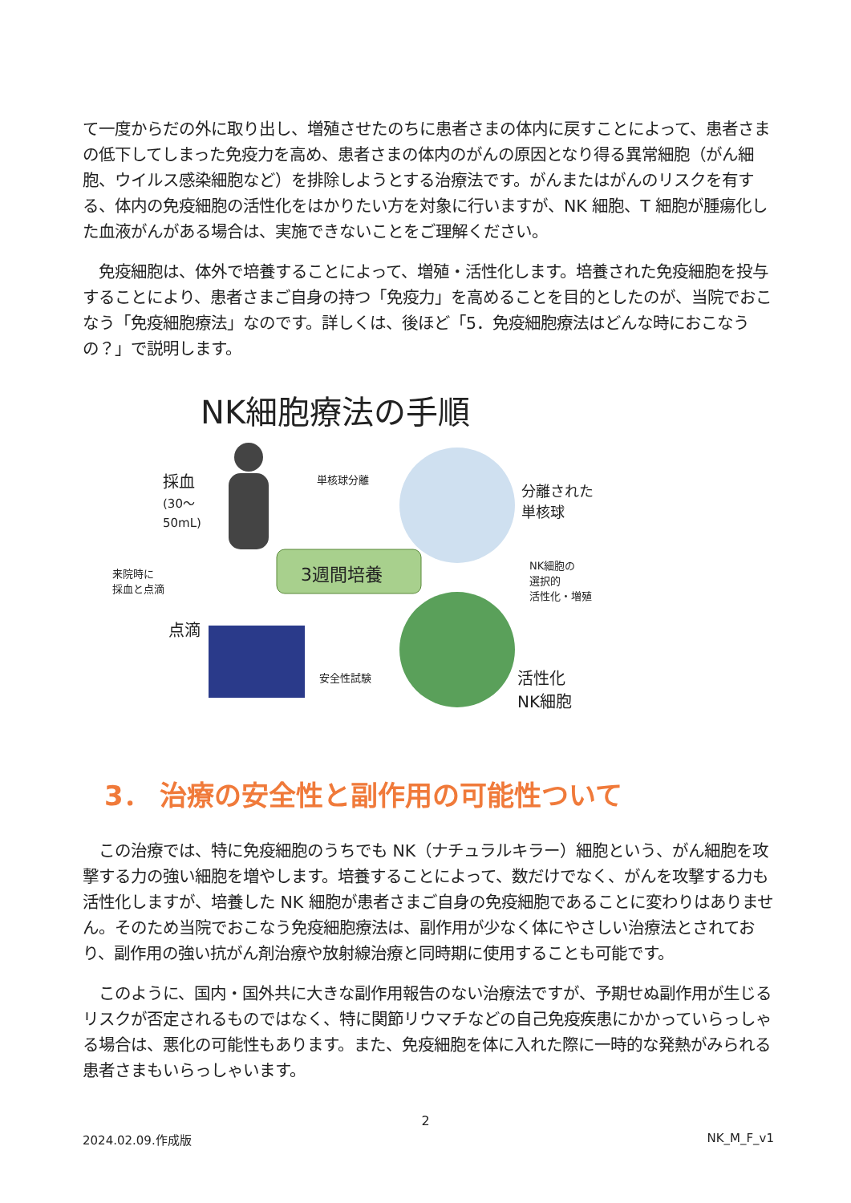て一度からだの外に取り出し、増殖させたのちに患者さまの体内に戻すことによって、患者さまの低下してしまった免疫力を高め、患者さまの体内のがんの原因となり得る異常細胞（がん細胞、ウイルス感染細胞など）を排除しようとする治療法です。がんまたはがんのリスクを有する、体内の免疫細胞の活性化をはかりたい方を対象に行いますが、NK 細胞、T 細胞が腫瘍化した血液がんがある場合は、実施できないことをご理解ください。
　免疫細胞は、体外で培養することによって、増殖・活性化します。培養された免疫細胞を投与することにより、患者さまご自身の持つ「免疫力」を高めることを目的としたのが、当院でおこなう「免疫細胞療法」なのです。詳しくは、後ほど「5．免疫細胞療法はどんな時におこなうの？」で説明します。
NK細胞療法の手順
採血
(30〜
50mL)
単核球分離
分離された
単核球
来院時に
採血と点滴
3週間培養
NK細胞の
選択的
活性化・増殖
点滴
安全性試験
活性化
NK細胞
3． 治療の安全性と副作用の可能性ついて
　この治療では、特に免疫細胞のうちでも NK（ナチュラルキラー）細胞という、がん細胞を攻撃する力の強い細胞を増やします。培養することによって、数だけでなく、がんを攻撃する力も活性化しますが、培養した NK 細胞が患者さまご自身の免疫細胞であることに変わりはありません。そのため当院でおこなう免疫細胞療法は、副作用が少なく体にやさしい治療法とされており、副作用の強い抗がん剤治療や放射線治療と同時期に使用することも可能です。
　このように、国内・国外共に大きな副作用報告のない治療法ですが、予期せぬ副作用が生じるリスクが否定されるものではなく、特に関節リウマチなどの自己免疫疾患にかかっていらっしゃる場合は、悪化の可能性もあります。また、免疫細胞を体に入れた際に一時的な発熱がみられる患者さまもいらっしゃいます。
2
2024.02.09.作成版 NK_M_F_v1